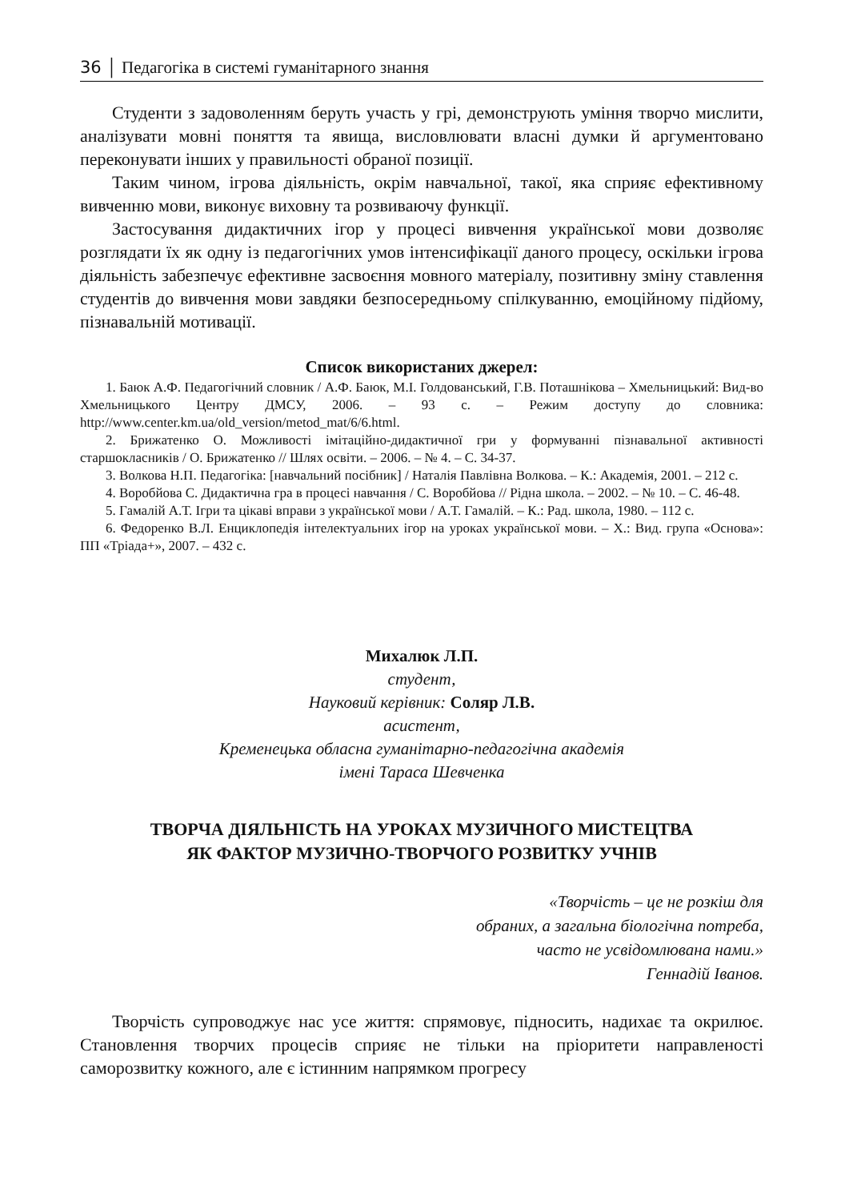36 │ Педагогіка в системі гуманітарного знання
Студенти з задоволенням беруть участь у грі, демонструють уміння творчо мислити, аналізувати мовні поняття та явища, висловлювати власні думки й аргументовано переконувати інших у правильності обраної позиції.
Таким чином, ігрова діяльність, окрім навчальної, такої, яка сприяє ефективному вивченню мови, виконує виховну та розвиваючу функції.
Застосування дидактичних ігор у процесі вивчення української мови дозволяє розглядати їх як одну із педагогічних умов інтенсифікації даного процесу, оскільки ігрова діяльність забезпечує ефективне засвоєння мовного матеріалу, позитивну зміну ставлення студентів до вивчення мови завдяки безпосередньому спілкуванню, емоційному підйому, пізнавальній мотивації.
Список використаних джерел:
1. Баюк А.Ф. Педагогічний словник / А.Ф. Баюк, М.І. Голдованський, Г.В. Поташнікова – Хмельницький: Вид-во Хмельницького Центру ДМСУ, 2006. – 93 с. – Режим доступу до словника: http://www.center.km.ua/old_version/metod_mat/6/6.html.
2. Брижатенко О. Можливості імітаційно-дидактичної гри у формуванні пізнавальної активності старшокласників / О. Брижатенко // Шлях освіти. – 2006. – № 4. – С. 34-37.
3. Волкова Н.П. Педагогіка: [навчальний посібник] / Наталія Павлівна Волкова. – К.: Академія, 2001. – 212 с.
4. Воробйова С. Дидактична гра в процесі навчання / С. Воробйова // Рідна школа. – 2002. – № 10. – С. 46-48.
5. Гамалій А.Т. Ігри та цікаві вправи з української мови / А.Т. Гамалій. – К.: Рад. школа, 1980. – 112 с.
6. Федоренко В.Л. Енциклопедія інтелектуальних ігор на уроках української мови. – Х.: Вид. група «Основа»: ПП «Тріада+», 2007. – 432 с.
Михалюк Л.П.
студент,
Науковий керівник: Соляр Л.В.
асистент,
Кременецька обласна гуманітарно-педагогічна академія
імені Тараса Шевченка
ТВОРЧА ДІЯЛЬНІСТЬ НА УРОКАХ МУЗИЧНОГО МИСТЕЦТВА
ЯК ФАКТОР МУЗИЧНО-ТВОРЧОГО РОЗВИТКУ УЧНІВ
«Творчість – це не розкіш для
обраних, а загальна біологічна потреба,
часто не усвідомлювана нами.»
Геннадій Іванов.
Творчість супроводжує нас усе життя: спрямовує, підносить, надихає та окрилює. Становлення творчих процесів сприяє не тільки на пріоритети направленості саморозвитку кожного, але є істинним напрямком прогресу